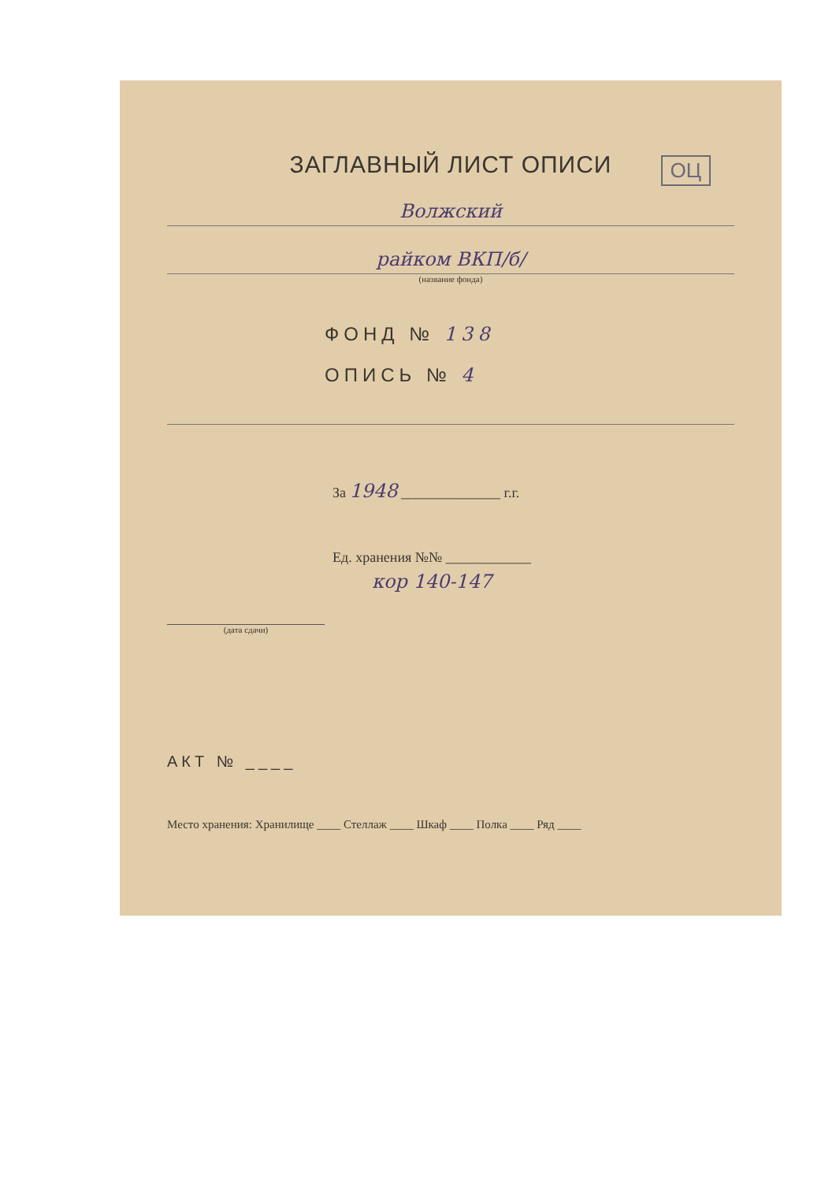ЗАГЛАВНЫЙ ЛИСТ ОПИСИ
ОЦ
Волжский
райком ВКП/б/
(название фонда)
ФОНД № 138
ОПИСЬ № 4
За 1948 ______________ г.г.
Ед. хранения №№ ____________
кор 140-147
(дата сдачи)
АКТ № ____
Место хранения: Хранилище ____ Стеллаж ____ Шкаф ____ Полка ____ Ряд ____